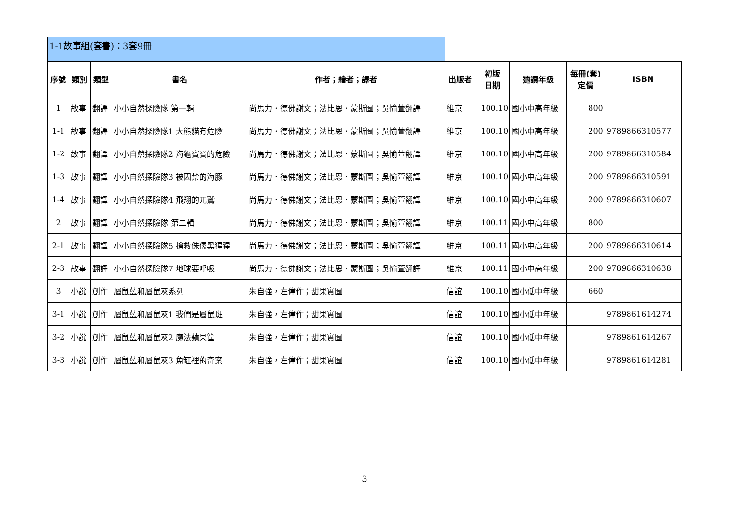| 1-1故事組(套書)：3套9冊 | | | | | | | | | |
| 序號 | 類別 | 類型 | 書名 | 作者；繪者；譯者 | 出版者 | 初版 日期 | 適讀年級 | 每冊(套) 定價 | ISBN |
| 1 | 故事 | 翻譯 | 小小自然探險隊 第一輯 | 尚馬力．德佛謝文；法比恩．蒙斯圖；吳愉萱翻譯 | 維京 | 100.10 | 國小中高年級 | 800 | |
| 1-1 | 故事 | 翻譯 | 小小自然探險隊1 大熊貓有危險 | 尚馬力．德佛謝文；法比恩．蒙斯圖；吳愉萱翻譯 | 維京 | 100.10 | 國小中高年級 | 200 | 9789866310577 |
| 1-2 | 故事 | 翻譯 | 小小自然探險隊2 海龜寶寶的危險 | 尚馬力．德佛謝文；法比恩．蒙斯圖；吳愉萱翻譯 | 維京 | 100.10 | 國小中高年級 | 200 | 9789866310584 |
| 1-3 | 故事 | 翻譯 | 小小自然探險隊3 被囚禁的海豚 | 尚馬力．德佛謝文；法比恩．蒙斯圖；吳愉萱翻譯 | 維京 | 100.10 | 國小中高年級 | 200 | 9789866310591 |
| 1-4 | 故事 | 翻譯 | 小小自然探險隊4 飛翔的兀鷲 | 尚馬力．德佛謝文；法比恩．蒙斯圖；吳愉萱翻譯 | 維京 | 100.10 | 國小中高年級 | 200 | 9789866310607 |
| 2 | 故事 | 翻譯 | 小小自然探險隊 第二輯 | 尚馬力．德佛謝文；法比恩．蒙斯圖；吳愉萱翻譯 | 維京 | 100.11 | 國小中高年級 | 800 | |
| 2-1 | 故事 | 翻譯 | 小小自然探險隊5 搶救侏儒黑猩猩 | 尚馬力．德佛謝文；法比恩．蒙斯圖；吳愉萱翻譯 | 維京 | 100.11 | 國小中高年級 | 200 | 9789866310614 |
| 2-3 | 故事 | 翻譯 | 小小自然探險隊7 地球要呼吸 | 尚馬力．德佛謝文；法比恩．蒙斯圖；吳愉萱翻譯 | 維京 | 100.11 | 國小中高年級 | 200 | 9789866310638 |
| 3 | 小說 | 創作 | 屬鼠藍和屬鼠灰系列 | 朱自強，左偉作；甜果實圖 | 信誼 | 100.10 | 國小低中年級 | 660 | |
| 3-1 | 小說 | 創作 | 屬鼠藍和屬鼠灰1 我們是屬鼠班 | 朱自強，左偉作；甜果實圖 | 信誼 | 100.10 | 國小低中年級 | | 9789861614274 |
| 3-2 | 小說 | 創作 | 屬鼠藍和屬鼠灰2 魔法蘋果筐 | 朱自強，左偉作；甜果實圖 | 信誼 | 100.10 | 國小低中年級 | | 9789861614267 |
| 3-3 | 小說 | 創作 | 屬鼠藍和屬鼠灰3 魚缸裡的奇案 | 朱自強，左偉作；甜果實圖 | 信誼 | 100.10 | 國小低中年級 | | 9789861614281 |
3